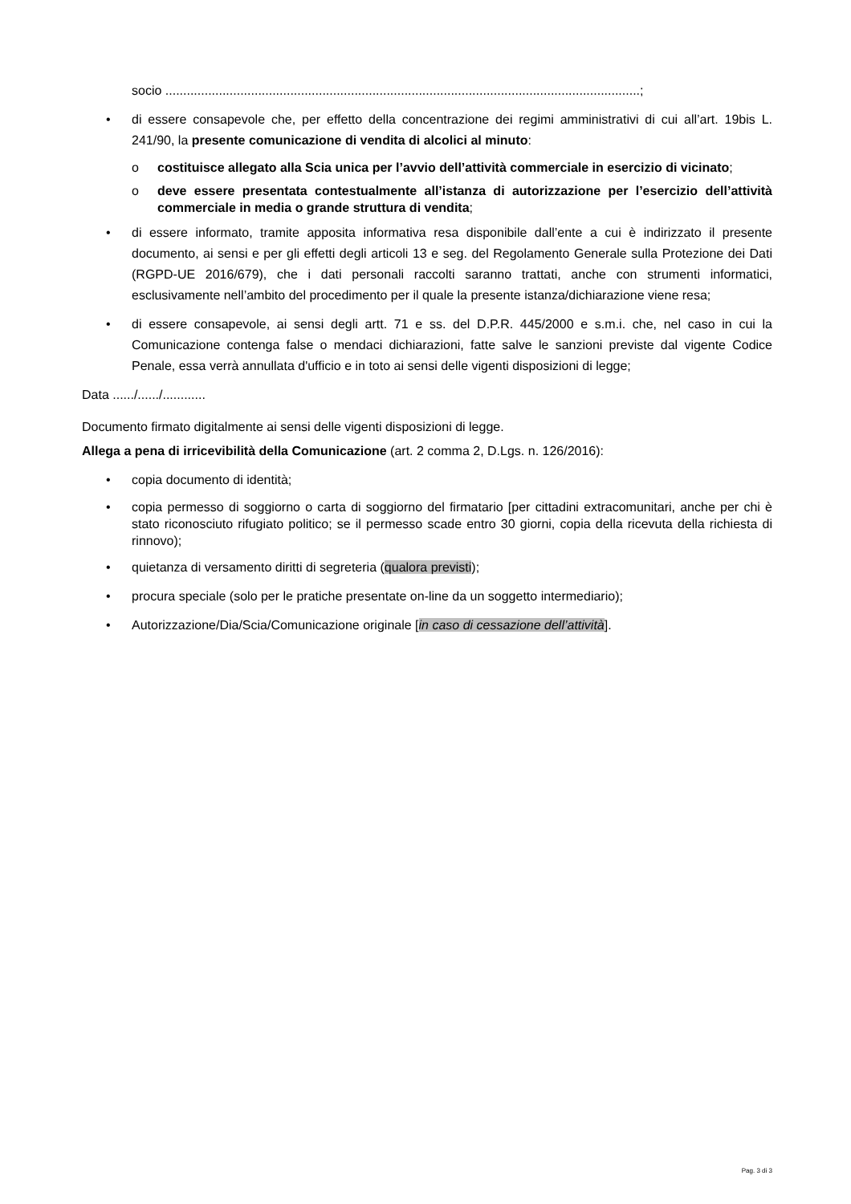socio .....................................................................................................................................;
• di essere consapevole che, per effetto della concentrazione dei regimi amministrativi di cui all’art. 19bis L. 241/90, la presente comunicazione di vendita di alcolici al minuto:
o costituisce allegato alla Scia unica per l’avvio dell’attività commerciale in esercizio di vicinato;
o deve essere presentata contestualmente all’istanza di autorizzazione per l’esercizio dell’attività commerciale in media o grande struttura di vendita;
• di essere informato, tramite apposita informativa resa disponibile dall’ente a cui è indirizzato il presente documento, ai sensi e per gli effetti degli articoli 13 e seg. del Regolamento Generale sulla Protezione dei Dati (RGPD-UE 2016/679), che i dati personali raccolti saranno trattati, anche con strumenti informatici, esclusivamente nell’ambito del procedimento per il quale la presente istanza/dichiarazione viene resa;
• di essere consapevole, ai sensi degli artt. 71 e ss. del D.P.R. 445/2000 e s.m.i. che, nel caso in cui la Comunicazione contenga false o mendaci dichiarazioni, fatte salve le sanzioni previste dal vigente Codice Penale, essa verrà annullata d'ufficio e in toto ai sensi delle vigenti disposizioni di legge;
Data ....../....../............
Documento firmato digitalmente ai sensi delle vigenti disposizioni di legge.
Allega a pena di irricevibilità della Comunicazione (art. 2 comma 2, D.Lgs. n. 126/2016):
• copia documento di identità;
• copia permesso di soggiorno o carta di soggiorno del firmatario [per cittadini extracomunitari, anche per chi è stato riconosciuto rifugiato politico; se il permesso scade entro 30 giorni, copia della ricevuta della richiesta di rinnovo);
• quietanza di versamento diritti di segreteria (qualora previsti);
• procura speciale (solo per le pratiche presentate on-line da un soggetto intermediario);
• Autorizzazione/Dia/Scia/Comunicazione originale [in caso di cessazione dell’attività].
Pag. 3 di 3